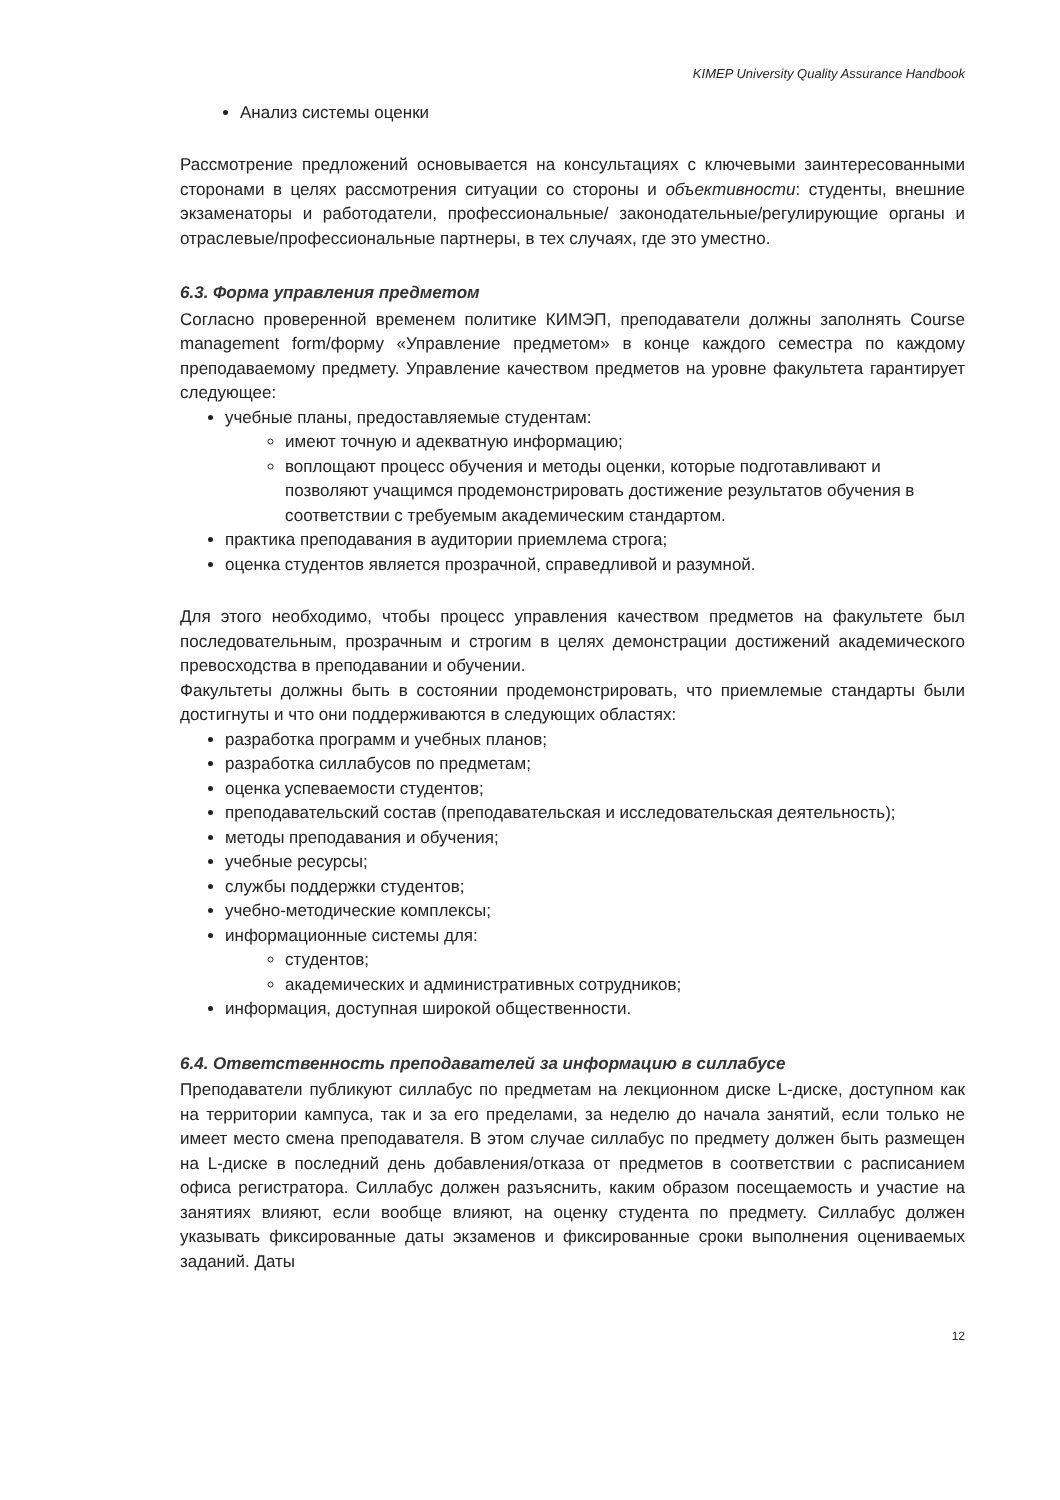KIMEP University Quality Assurance Handbook
Анализ системы оценки
Рассмотрение предложений основывается на консультациях с ключевыми заинтересованными сторонами в целях рассмотрения ситуации со стороны и объективности: студенты, внешние экзаменаторы и работодатели, профессиональные/ законодательные/регулирующие органы и отраслевые/профессиональные партнеры, в тех случаях, где это уместно.
6.3. Форма управления предметом
Согласно проверенной временем политике КИМЭП, преподаватели должны заполнять Course management form/форму «Управление предметом» в конце каждого семестра по каждому преподаваемому предмету. Управление качеством предметов на уровне факультета гарантирует следующее:
учебные планы, предоставляемые студентам:
имеют точную и адекватную информацию;
воплощают процесс обучения и методы оценки, которые подготавливают и позволяют учащимся продемонстрировать достижение результатов обучения в соответствии с требуемым академическим стандартом.
практика преподавания в аудитории приемлема строга;
оценка студентов является прозрачной, справедливой и разумной.
Для этого необходимо, чтобы процесс управления качеством предметов на факультете был последовательным, прозрачным и строгим в целях демонстрации достижений академического превосходства в преподавании и обучении.
Факультеты должны быть в состоянии продемонстрировать, что приемлемые стандарты были достигнуты и что они поддерживаются в следующих областях:
разработка программ и учебных планов;
разработка силлабусов по предметам;
оценка успеваемости студентов;
преподавательский состав (преподавательская и исследовательская деятельность);
методы преподавания и обучения;
учебные ресурсы;
службы поддержки студентов;
учебно-методические комплексы;
информационные системы для:
студентов;
академических и административных сотрудников;
информация, доступная широкой общественности.
6.4. Ответственность преподавателей за информацию в силлабусе
Преподаватели публикуют силлабус по предметам на лекционном диске L-диске, доступном как на территории кампуса, так и за его пределами, за неделю до начала занятий, если только не имеет место смена преподавателя. В этом случае силлабус по предмету должен быть размещен на L-диске в последний день добавления/отказа от предметов в соответствии с расписанием офиса регистратора. Силлабус должен разъяснить, каким образом посещаемость и участие на занятиях влияют, если вообще влияют, на оценку студента по предмету. Силлабус должен указывать фиксированные даты экзаменов и фиксированные сроки выполнения оцениваемых заданий. Даты
12